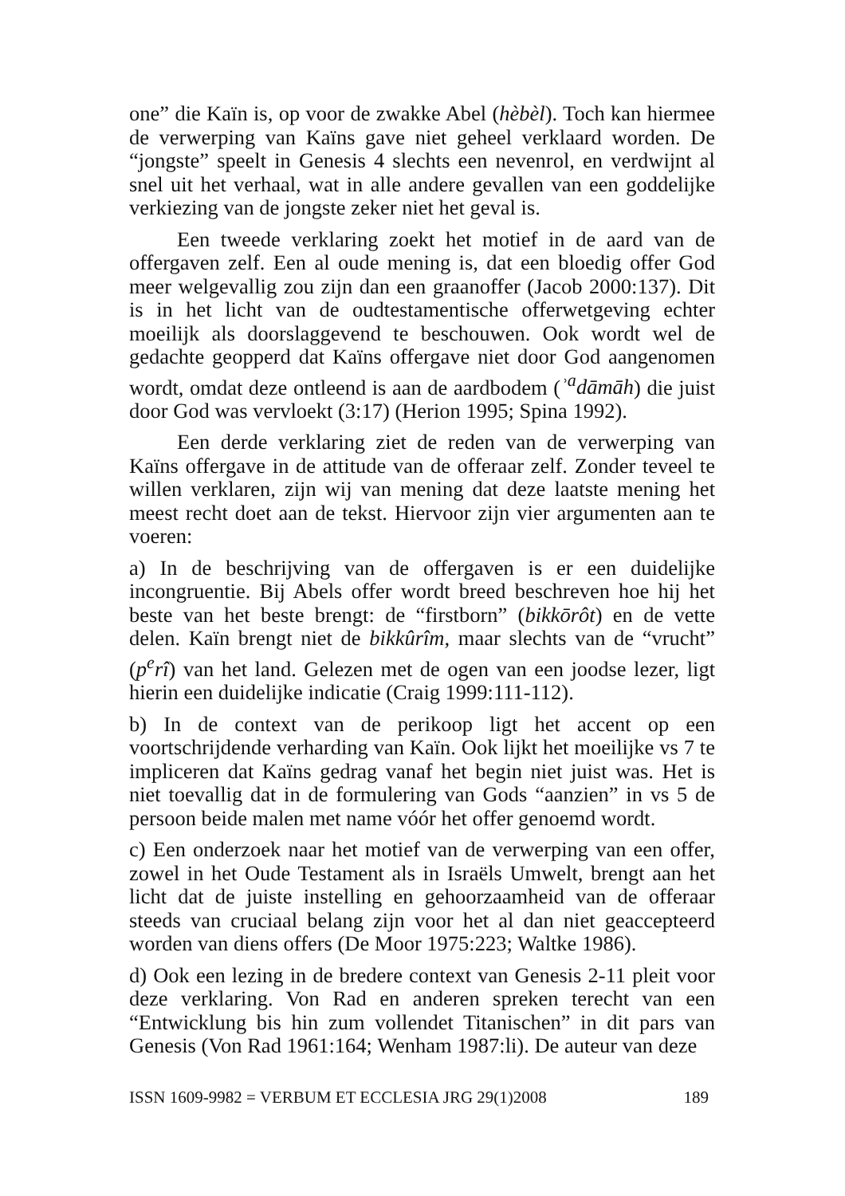one” die Kaïn is, op voor de zwakke Abel (hèbèl). Toch kan hiermee de verwerping van Kaïns gave niet geheel verklaard worden. De “jongste” speelt in Genesis 4 slechts een nevenrol, en verdwijnt al snel uit het verhaal, wat in alle andere gevallen van een goddelijke verkiezing van de jongste zeker niet het geval is.
Een tweede verklaring zoekt het motief in de aard van de offergaven zelf. Een al oude mening is, dat een bloedig offer God meer welgevallig zou zijn dan een graanoffer (Jacob 2000:137). Dit is in het licht van de oudtestamentische offerwetgeving echter moeilijk als doorslaggevend te beschouwen. Ook wordt wel de gedachte geopperd dat Kaïns offergave niet door God aangenomen wordt, omdat deze ontleend is aan de aardbodem (ʾ<sup>a</sup>dāmāh) die juist door God was vervloekt (3:17) (Herion 1995; Spina 1992).
Een derde verklaring ziet de reden van de verwerping van Kaïns offergave in de attitude van de offeraar zelf. Zonder teveel te willen verklaren, zijn wij van mening dat deze laatste mening het meest recht doet aan de tekst. Hiervoor zijn vier argumenten aan te voeren:
a) In de beschrijving van de offergaven is er een duidelijke incongruentie. Bij Abels offer wordt breed beschreven hoe hij het beste van het beste brengt: de “firstborn” (bikkōrôt) en de vette delen. Kaïn brengt niet de bikkûrîm, maar slechts van de “vrucht” (p<sup>e</sup>rî) van het land. Gelezen met de ogen van een joodse lezer, ligt hierin een duidelijke indicatie (Craig 1999:111-112).
b) In de context van de perikoop ligt het accent op een voortschrijdende verharding van Kaïn. Ook lijkt het moeilijke vs 7 te impliceren dat Kaïns gedrag vanaf het begin niet juist was. Het is niet toevallig dat in de formulering van Gods “aanzien” in vs 5 de persoon beide malen met name vóór het offer genoemd wordt.
c) Een onderzoek naar het motief van de verwerping van een offer, zowel in het Oude Testament als in Israëls Umwelt, brengt aan het licht dat de juiste instelling en gehoorzaamheid van de offeraar steeds van cruciaal belang zijn voor het al dan niet geaccepteerd worden van diens offers (De Moor 1975:223; Waltke 1986).
d) Ook een lezing in de bredere context van Genesis 2-11 pleit voor deze verklaring. Von Rad en anderen spreken terecht van een “Entwicklung bis hin zum vollendet Titanischen” in dit pars van Genesis (Von Rad 1961:164; Wenham 1987:li). De auteur van deze
ISSN 1609-9982 = VERBUM ET ECCLESIA JRG 29(1)2008 189